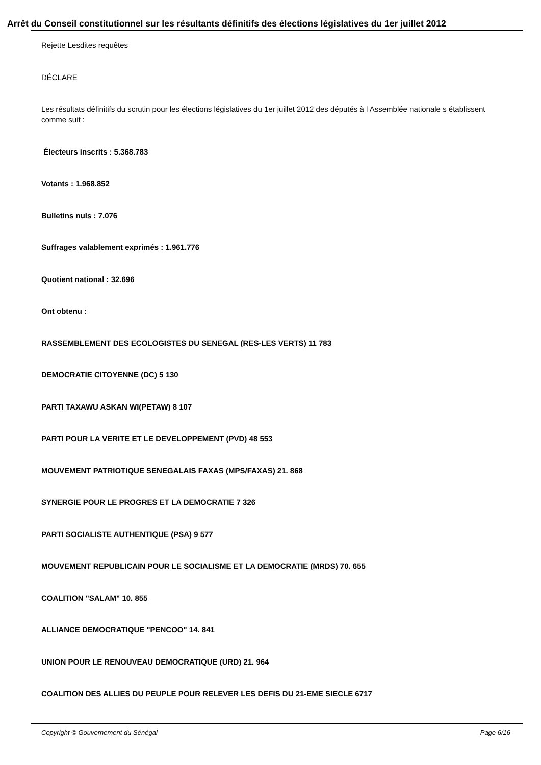Arrêt du Conseil constitutionnel sur les résultants définitifs des élections législatives du 1er juillet 2012
Rejette Lesdites requêtes
DÉCLARE
Les résultats définitifs du scrutin pour les élections législatives du 1er juillet 2012 des députés à l Assemblée nationale s établissent comme suit :
Électeurs inscrits : 5.368.783
Votants : 1.968.852
Bulletins nuls : 7.076
Suffrages valablement exprimés : 1.961.776
Quotient national : 32.696
Ont obtenu :
RASSEMBLEMENT DES ECOLOGISTES DU SENEGAL (RES-LES VERTS) 11 783
DEMOCRATIE CITOYENNE (DC) 5 130
PARTI TAXAWU ASKAN WI(PETAW) 8 107
PARTI POUR LA VERITE ET LE DEVELOPPEMENT (PVD) 48 553
MOUVEMENT PATRIOTIQUE SENEGALAIS FAXAS (MPS/FAXAS) 21. 868
SYNERGIE POUR LE PROGRES ET LA DEMOCRATIE 7 326
PARTI SOCIALISTE AUTHENTIQUE (PSA) 9 577
MOUVEMENT REPUBLICAIN POUR LE SOCIALISME ET LA DEMOCRATIE (MRDS) 70. 655
COALITION "SALAM" 10. 855
ALLIANCE DEMOCRATIQUE "PENCOO" 14. 841
UNION POUR LE RENOUVEAU DEMOCRATIQUE (URD) 21. 964
COALITION DES ALLIES DU PEUPLE POUR RELEVER LES DEFIS DU 21-EME SIECLE 6717
Copyright © Gouvernement du Sénégal Page 6/16